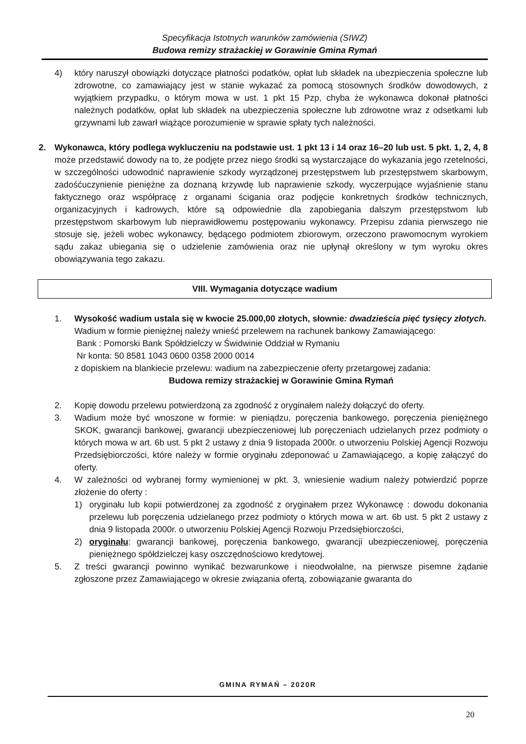Specyfikacja Istotnych warunków zamówienia (SIWZ)
Budowa remizy strażackiej w Gorawinie Gmina Rymań
4) który naruszył obowiązki dotyczące płatności podatków, opłat lub składek na ubezpieczenia społeczne lub zdrowotne, co zamawiający jest w stanie wykazać za pomocą stosownych środków dowodowych, z wyjątkiem przypadku, o którym mowa w ust. 1 pkt 15 Pzp, chyba że wykonawca dokonał płatności należnych podatków, opłat lub składek na ubezpieczenia społeczne lub zdrowotne wraz z odsetkami lub grzywnami lub zawarł wiążące porozumienie w sprawie spłaty tych należności.
2. Wykonawca, który podlega wykluczeniu na podstawie ust. 1 pkt 13 i 14 oraz 16–20 lub ust. 5 pkt. 1, 2, 4, 8 może przedstawić dowody na to, że podjęte przez niego środki są wystarczające do wykazania jego rzetelności, w szczególności udowodnić naprawienie szkody wyrządzonej przestępstwem lub przestępstwem skarbowym, zadośćuczynienie pieniężne za doznaną krzywdę lub naprawienie szkody, wyczerpujące wyjaśnienie stanu faktycznego oraz współpracę z organami ścigania oraz podjęcie konkretnych środków technicznych, organizacyjnych i kadrowych, które są odpowiednie dla zapobiegania dalszym przestępstwom lub przestępstwom skarbowym lub nieprawidłowemu postępowaniu wykonawcy. Przepisu zdania pierwszego nie stosuje się, jeżeli wobec wykonawcy, będącego podmiotem zbiorowym, orzeczono prawomocnym wyrokiem sądu zakaz ubiegania się o udzielenie zamówienia oraz nie upłynął określony w tym wyroku okres obowiązywania tego zakazu.
VIII. Wymagania dotyczące wadium
1. Wysokość wadium ustala się w kwocie 25.000,00 złotych, słownie: dwadzieścia pięć tysięcy złotych.
Wadium w formie pieniężnej należy wnieść przelewem na rachunek bankowy Zamawiającego:
Bank : Pomorski Bank Spółdzielczy w Świdwinie Oddział w Rymaniu
Nr konta: 50 8581 1043 0600 0358 2000 0014
z dopiskiem na blankiecie przelewu: wadium na zabezpieczenie oferty przetargowej zadania:
Budowa remizy strażackiej w Gorawinie Gmina Rymań
2. Kopię dowodu przelewu potwierdzoną za zgodność z oryginałem należy dołączyć do oferty.
3. Wadium może być wnoszone w formie: w pieniądzu, poręczenia bankowego, poręczenia pieniężnego SKOK, gwarancji bankowej, gwarancji ubezpieczeniowej lub poręczeniach udzielanych przez podmioty o których mowa w art. 6b ust. 5 pkt 2 ustawy z dnia 9 listopada 2000r. o utworzeniu Polskiej Agencji Rozwoju Przedsiębiorczości, które należy w formie oryginału zdeponować u Zamawiającego, a kopię załączyć do oferty.
4. W zależności od wybranej formy wymienionej w pkt. 3, wniesienie wadium należy potwierdzić poprze złożenie do oferty :
1) oryginału lub kopii potwierdzonej za zgodność z oryginałem przez Wykonawcę : dowodu dokonania przelewu lub poręczenia udzielanego przez podmioty o których mowa w art. 6b ust. 5 pkt 2 ustawy z dnia 9 listopada 2000r. o utworzeniu Polskiej Agencji Rozwoju Przedsiębiorczości,
2) oryginału: gwarancji bankowej, poręczenia bankowego, gwarancji ubezpieczeniowej, poręczenia pieniężnego spółdzielczej kasy oszczędnościowo kredytowej.
5. Z treści gwarancji powinno wynikać bezwarunkowe i nieodwołalne, na pierwsze pisemne żądanie zgłoszone przez Zamawiającego w okresie związania ofertą, zobowiązanie gwaranta do
GMINA RYMAŃ – 2020R
20